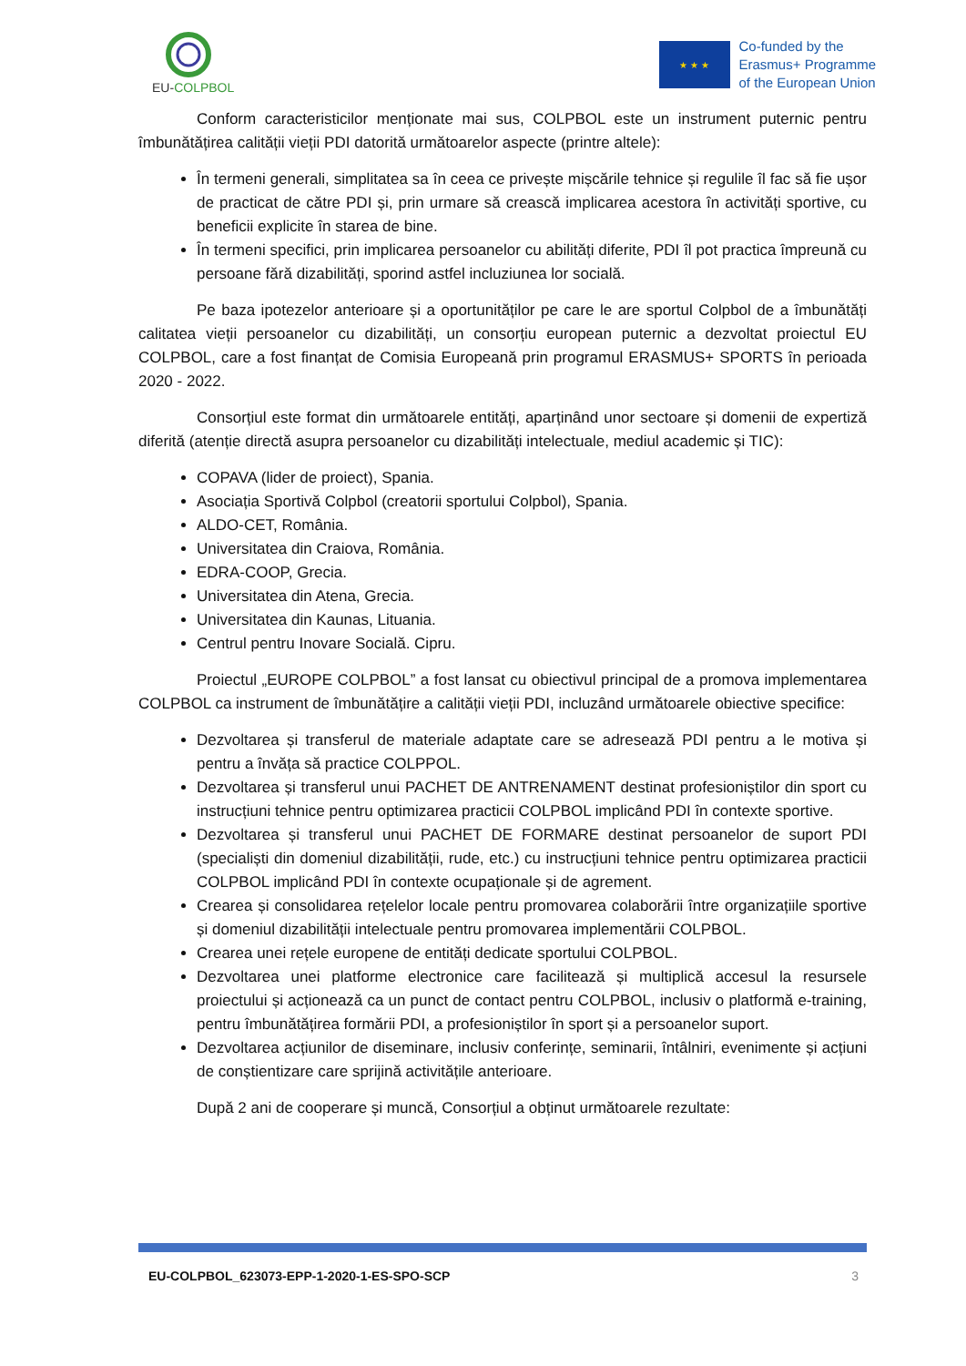EU-COLPBOL
★ ★ ★
Co-funded by the
Erasmus+ Programme
of the European Union
Conform caracteristicilor menționate mai sus, COLPBOL este un instrument puternic pentru îmbunătățirea calității vieții PDI datorită următoarelor aspecte (printre altele):
În termeni generali, simplitatea sa în ceea ce privește mișcările tehnice și regulile îl fac să fie ușor de practicat de către PDI și, prin urmare să crească implicarea acestora în activități sportive, cu beneficii explicite în starea de bine.
În termeni specifici, prin implicarea persoanelor cu abilități diferite, PDI îl pot practica împreună cu persoane fără dizabilități, sporind astfel incluziunea lor socială.
Pe baza ipotezelor anterioare și a oportunităților pe care le are sportul Colpbol de a îmbunătăți calitatea vieții persoanelor cu dizabilități, un consorțiu european puternic a dezvoltat proiectul EU COLPBOL, care a fost finanțat de Comisia Europeană prin programul ERASMUS+ SPORTS în perioada 2020 - 2022.
Consorțiul este format din următoarele entități, aparținând unor sectoare și domenii de expertiză diferită (atenție directă asupra persoanelor cu dizabilități intelectuale, mediul academic și TIC):
COPAVA (lider de proiect), Spania.
Asociația Sportivă Colpbol (creatorii sportului Colpbol), Spania.
ALDO-CET, România.
Universitatea din Craiova, România.
EDRA-COOP, Grecia.
Universitatea din Atena, Grecia.
Universitatea din Kaunas, Lituania.
Centrul pentru Inovare Socială. Cipru.
Proiectul „EUROPE COLPBOL” a fost lansat cu obiectivul principal de a promova implementarea COLPBOL ca instrument de îmbunătățire a calității vieții PDI, incluzând următoarele obiective specifice:
Dezvoltarea și transferul de materiale adaptate care se adresează PDI pentru a le motiva și pentru a învăța să practice COLPPOL.
Dezvoltarea și transferul unui PACHET DE ANTRENAMENT destinat profesioniștilor din sport cu instrucțiuni tehnice pentru optimizarea practicii COLPBOL implicând PDI în contexte sportive.
Dezvoltarea și transferul unui PACHET DE FORMARE destinat persoanelor de suport PDI (specialiști din domeniul dizabilității, rude, etc.) cu instrucțiuni tehnice pentru optimizarea practicii COLPBOL implicând PDI în contexte ocupaționale și de agrement.
Crearea și consolidarea rețelelor locale pentru promovarea colaborării între organizațiile sportive și domeniul dizabilității intelectuale pentru promovarea implementării COLPBOL.
Crearea unei rețele europene de entități dedicate sportului COLPBOL.
Dezvoltarea unei platforme electronice care facilitează și multiplică accesul la resursele proiectului și acționează ca un punct de contact pentru COLPBOL, inclusiv o platformă e-training, pentru îmbunătățirea formării PDI, a profesioniștilor în sport și a persoanelor suport.
Dezvoltarea acțiunilor de diseminare, inclusiv conferințe, seminarii, întâlniri, evenimente și acțiuni de conștientizare care sprijină activitățile anterioare.
După 2 ani de cooperare și muncă, Consorțiul a obținut următoarele rezultate:
EU-COLPBOL_623073-EPP-1-2020-1-ES-SPO-SCP 3